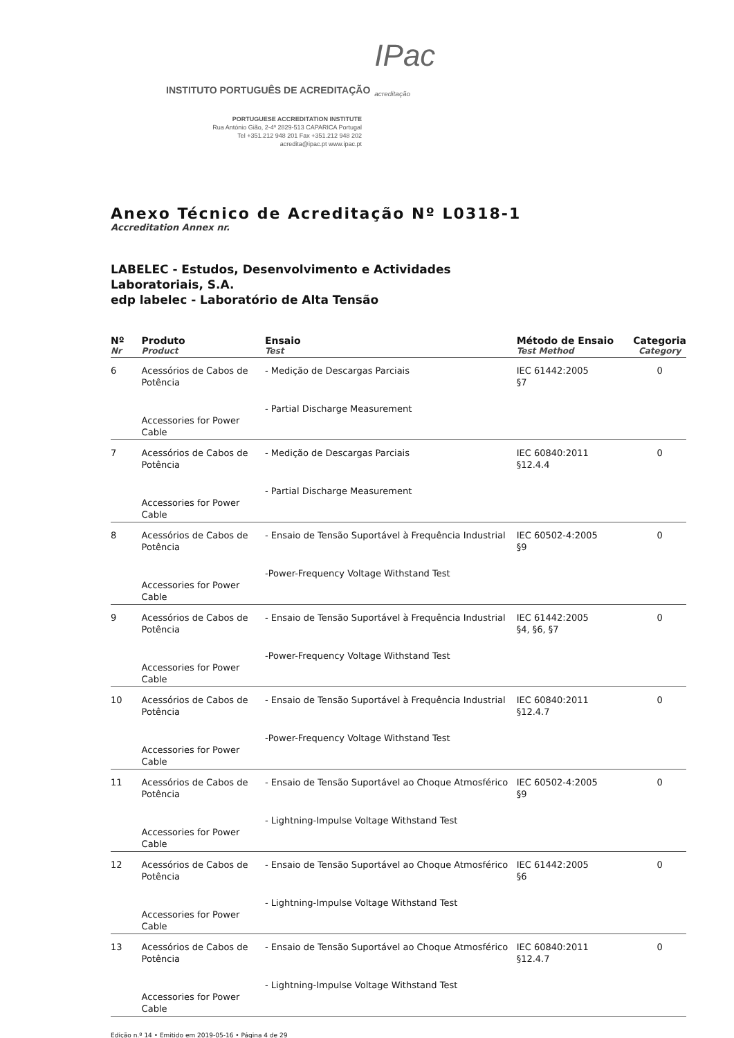INSTITUTO PORTUGUÊS DE ACREDITAÇÃO IPac
acreditação
PORTUGUESE ACCREDITATION INSTITUTE
Rua António Gião, 2-4º 2829-513 CAPARICA Portugal
Tel +351.212 948 201 Fax +351.212 948 202
acredita@ipac.pt www.ipac.pt
Anexo Técnico de Acreditação Nº L0318-1
Accreditation Annex nr.
LABELEC - Estudos, Desenvolvimento e Actividades
Laboratoriais, S.A.
edp labelec - Laboratório de Alta Tensão
| Nº Nr | Produto Product | Ensaio Test | Método de Ensaio Test Method | Categoria Category |
| --- | --- | --- | --- | --- |
| 6 | Acessórios de Cabos de Potência Accessories for Power Cable | - Medição de Descargas Parciais - Partial Discharge Measurement | IEC 61442:2005 §7 | 0 |
| 7 | Acessórios de Cabos de Potência Accessories for Power Cable | - Medição de Descargas Parciais - Partial Discharge Measurement | IEC 60840:2011 §12.4.4 | 0 |
| 8 | Acessórios de Cabos de Potência Accessories for Power Cable | - Ensaio de Tensão Suportável à Frequência Industrial -Power-Frequency Voltage Withstand Test | IEC 60502-4:2005 §9 | 0 |
| 9 | Acessórios de Cabos de Potência Accessories for Power Cable | - Ensaio de Tensão Suportável à Frequência Industrial -Power-Frequency Voltage Withstand Test | IEC 61442:2005 §4, §6, §7 | 0 |
| 10 | Acessórios de Cabos de Potência Accessories for Power Cable | - Ensaio de Tensão Suportável à Frequência Industrial -Power-Frequency Voltage Withstand Test | IEC 60840:2011 §12.4.7 | 0 |
| 11 | Acessórios de Cabos de Potência Accessories for Power Cable | - Ensaio de Tensão Suportável ao Choque Atmosférico - Lightning-Impulse Voltage Withstand Test | IEC 60502-4:2005 §9 | 0 |
| 12 | Acessórios de Cabos de Potência Accessories for Power Cable | - Ensaio de Tensão Suportável ao Choque Atmosférico - Lightning-Impulse Voltage Withstand Test | IEC 61442:2005 §6 | 0 |
| 13 | Acessórios de Cabos de Potência Accessories for Power Cable | - Ensaio de Tensão Suportável ao Choque Atmosférico - Lightning-Impulse Voltage Withstand Test | IEC 60840:2011 §12.4.7 | 0 |
Edição n.º 14 • Emitido em 2019-05-16 • Página 4 de 29